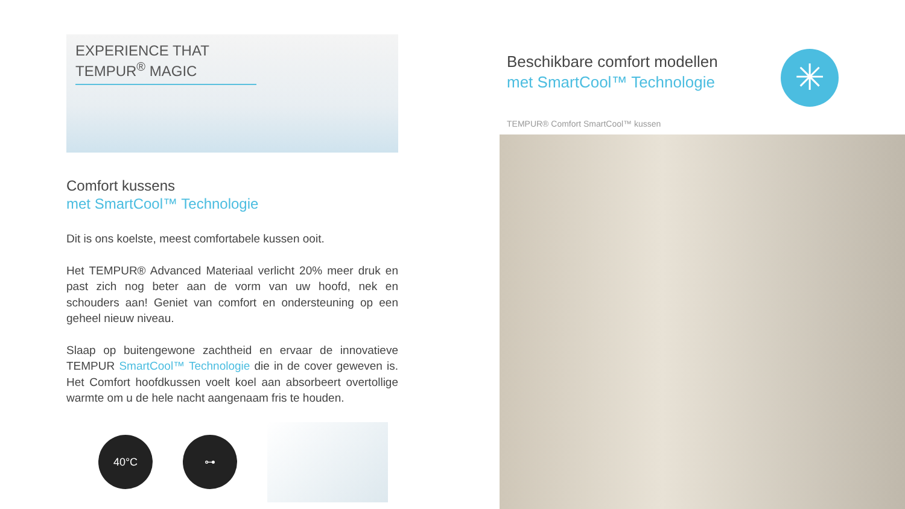EXPERIENCE THAT
TEMPUR<sup>®</sup> MAGIC
Comfort kussens
met SmartCool™ Technologie
Dit is ons koelste, meest comfortabele kussen ooit.
Het TEMPUR® Advanced Materiaal verlicht 20% meer druk en past zich nog beter aan de vorm van uw hoofd, nek en schouders aan! Geniet van comfort en ondersteuning op een geheel nieuw niveau.
Slaap op buitengewone zachtheid en ervaar de innovatieve TEMPUR SmartCool™ Technologie die in de cover geweven is. Het Comfort hoofdkussen voelt koel aan absorbeert overtollige warmte om u de hele nacht aangenaam fris te houden.
40°C ⊶
Beschikbare comfort modellen
met SmartCool™ Technologie
✳
TEMPUR® Comfort SmartCool™ kussen